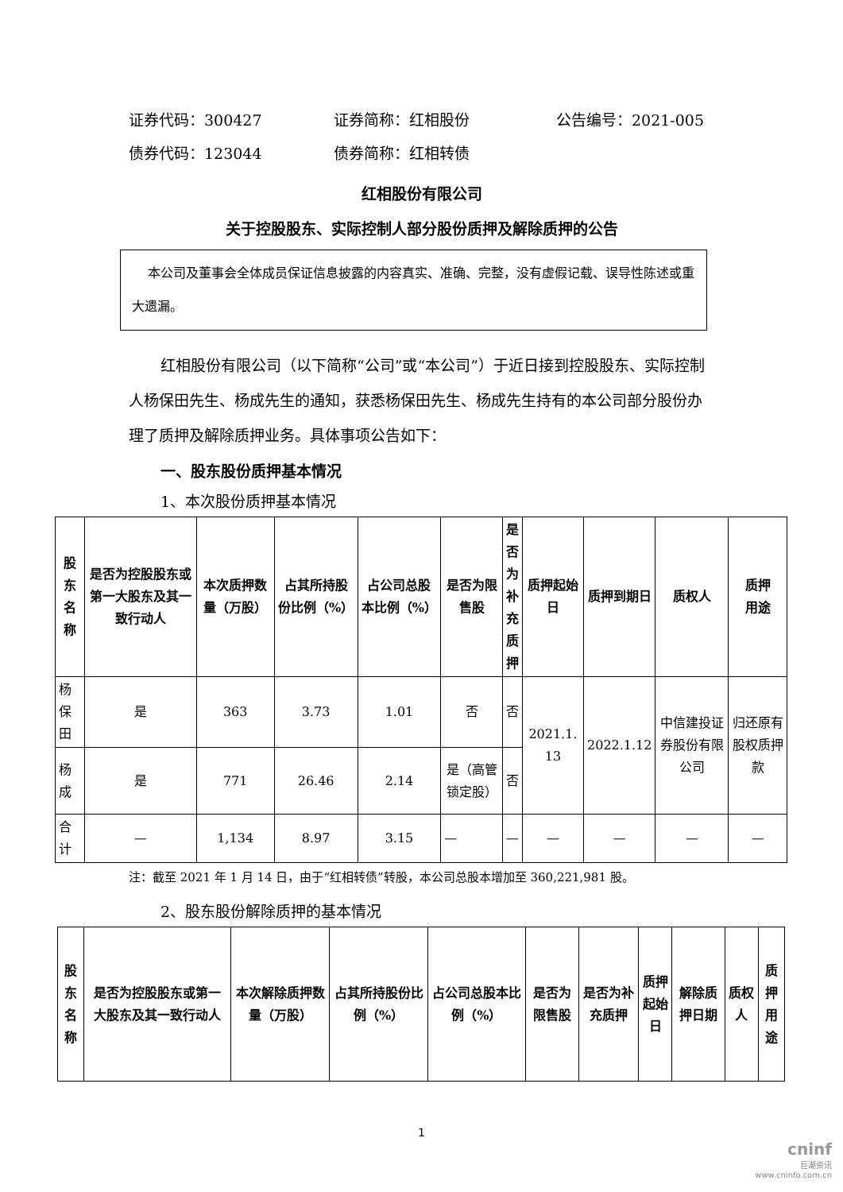证券代码：300427 证券简称：红相股份 公告编号：2021-005
债券代码：123044 债券简称：红相转债
红相股份有限公司
关于控股股东、实际控制人部分股份质押及解除质押的公告
本公司及董事会全体成员保证信息披露的内容真实、准确、完整，没有虚假记载、误导性陈述或重大遗漏。
红相股份有限公司（以下简称“公司”或“本公司”）于近日接到控股股东、实际控制人杨保田先生、杨成先生的通知，获悉杨保田先生、杨成先生持有的本公司部分股份办理了质押及解除质押业务。具体事项公告如下：
一、股东股份质押基本情况
1、本次股份质押基本情况
| 股东 名称 | 是否为控股股东或第一大股东及其一致行动人 | 本次质押数量（万股） | 占其所持股份比例（%） | 占公司总股本比例（%） | 是否为限售股 | 是 否 为 补 充 质 押 | 质押起始日 | 质押到期日 | 质权人 | 质押 用途 |
| --- | --- | --- | --- | --- | --- | --- | --- | --- | --- | --- |
| 杨保田 | 是 | 363 | 3.73 | 1.01 | 否 | 否 | 2021.1. 13 | 2022.1.12 | 中信建投证券股份有限公司 | 归还原有股权质押款 |
| 杨成 | 是 | 771 | 26.46 | 2.14 | 是（高管锁定股） | 否 | | | | |
| 合计 | — | 1,134 | 8.97 | 3.15 | — | — | — | — | — | — |
注：截至 2021 年 1 月 14 日，由于“红相转债”转股，本公司总股本增加至 360,221,981 股。
2、股东股份解除质押的基本情况
| 股东 名称 | 是否为控股股东或第一大股东及其一致行动人 | 本次解除质押数量（万股） | 占其所持股份比例（%） | 占公司总股本比例（%） | 是否为限售股 | 是否为补充质押 | 质押 起始日 | 解除质押日期 | 质权人 | 质押 用途 |
| --- | --- | --- | --- | --- | --- | --- | --- | --- | --- | --- |
1
cninf
巨潮资讯
www.cninfo.com.cn